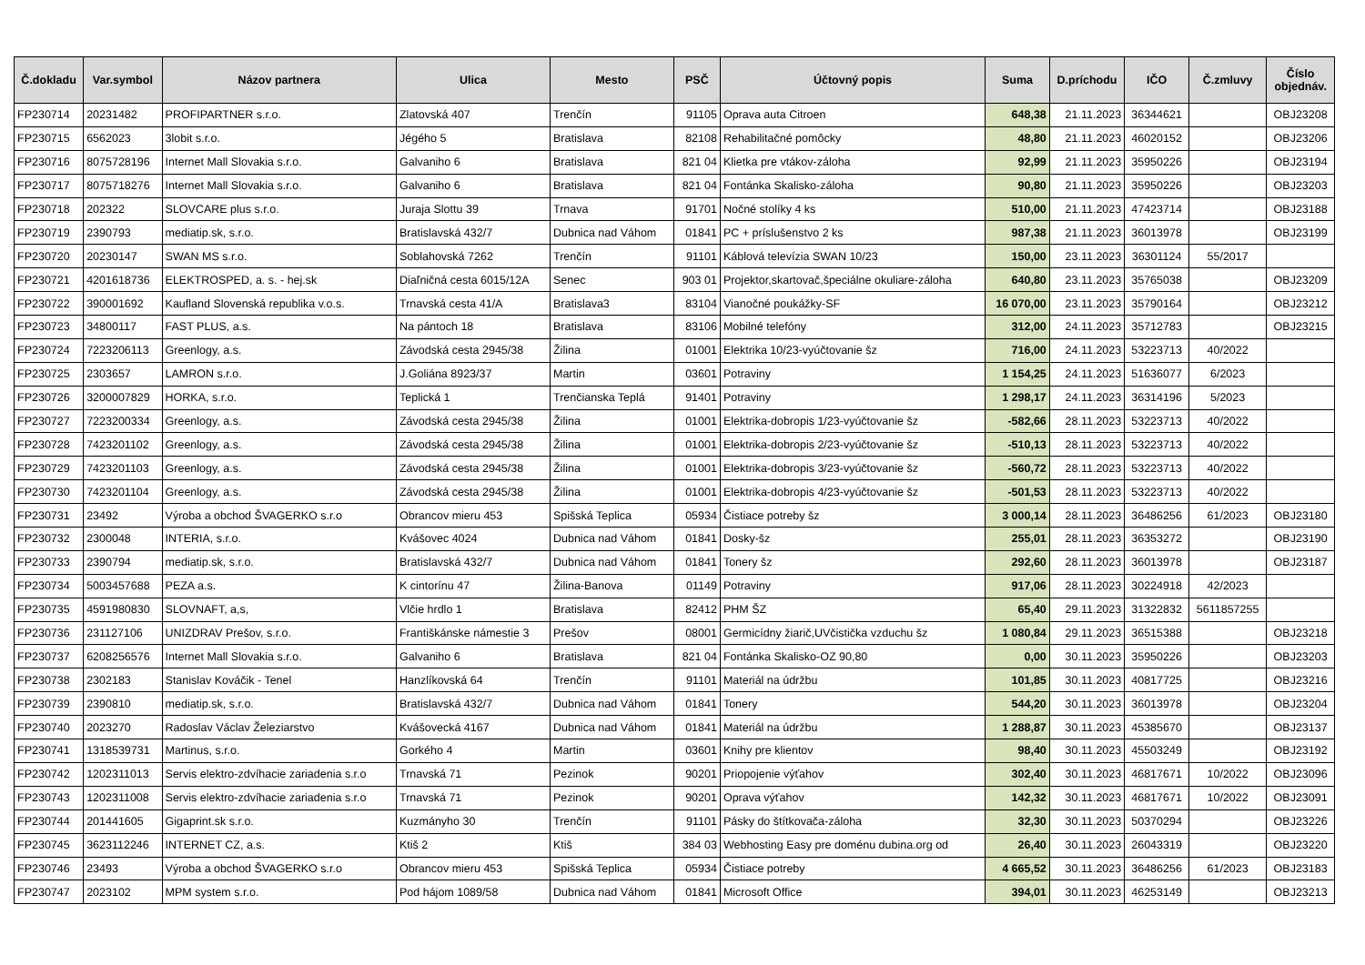| Č.dokladu | Var.symbol | Názov partnera | Ulica | Mesto | PSČ | Účtovný popis | Suma | D.príchodu | IČO | Č.zmluvy | Číslo objednáv. |
| --- | --- | --- | --- | --- | --- | --- | --- | --- | --- | --- | --- |
| FP230714 | 20231482 | PROFIPARTNER s.r.o. | Zlatovská 407 | Trenčín | 91105 | Oprava auta Citroen | 648,38 | 21.11.2023 | 36344621 | | OBJ23208 |
| FP230715 | 6562023 | 3lobit s.r.o. | Jégého 5 | Bratislava | 82108 | Rehabilitačné pomôcky | 48,80 | 21.11.2023 | 46020152 | | OBJ23206 |
| FP230716 | 8075728196 | Internet Mall Slovakia s.r.o. | Galvaniho 6 | Bratislava | 821 04 | Klietka pre vtákov-záloha | 92,99 | 21.11.2023 | 35950226 | | OBJ23194 |
| FP230717 | 8075718276 | Internet Mall Slovakia s.r.o. | Galvaniho 6 | Bratislava | 821 04 | Fontánka Skalisko-záloha | 90,80 | 21.11.2023 | 35950226 | | OBJ23203 |
| FP230718 | 202322 | SLOVCARE plus s.r.o. | Juraja Slottu 39 | Trnava | 91701 | Nočné stolíky 4 ks | 510,00 | 21.11.2023 | 47423714 | | OBJ23188 |
| FP230719 | 2390793 | mediatip.sk, s.r.o. | Bratislavská 432/7 | Dubnica nad Váhom | 01841 | PC + príslušenstvo 2 ks | 987,38 | 21.11.2023 | 36013978 | | OBJ23199 |
| FP230720 | 20230147 | SWAN MS s.r.o. | Soblahovská 7262 | Trenčín | 91101 | Káblová televízia SWAN 10/23 | 150,00 | 23.11.2023 | 36301124 | 55/2017 | |
| FP230721 | 4201618736 | ELEKTROSPED, a. s. - hej.sk | Diaľničná cesta 6015/12A | Senec | 903 01 | Projektor,skartovač,špeciálne okuliare-záloha | 640,80 | 23.11.2023 | 35765038 | | OBJ23209 |
| FP230722 | 390001692 | Kaufland Slovenská republika v.o.s. | Trnavská cesta 41/A | Bratislava3 | 83104 | Vianočné poukážky-SF | 16 070,00 | 23.11.2023 | 35790164 | | OBJ23212 |
| FP230723 | 34800117 | FAST PLUS, a.s. | Na pántoch 18 | Bratislava | 83106 | Mobilné telefóny | 312,00 | 24.11.2023 | 35712783 | | OBJ23215 |
| FP230724 | 7223206113 | Greenlogy, a.s. | Závodská cesta 2945/38 | Žilina | 01001 | Elektrika 10/23-vyúčtovanie šz | 716,00 | 24.11.2023 | 53223713 | 40/2022 | |
| FP230725 | 2303657 | LAMRON s.r.o. | J.Goliána 8923/37 | Martin | 03601 | Potraviny | 1 154,25 | 24.11.2023 | 51636077 | 6/2023 | |
| FP230726 | 3200007829 | HORKA, s.r.o. | Teplická 1 | Trenčianska Teplá | 91401 | Potraviny | 1 298,17 | 24.11.2023 | 36314196 | 5/2023 | |
| FP230727 | 7223200334 | Greenlogy, a.s. | Závodská cesta 2945/38 | Žilina | 01001 | Elektrika-dobropis 1/23-vyúčtovanie šz | -582,66 | 28.11.2023 | 53223713 | 40/2022 | |
| FP230728 | 7423201102 | Greenlogy, a.s. | Závodská cesta 2945/38 | Žilina | 01001 | Elektrika-dobropis 2/23-vyúčtovanie šz | -510,13 | 28.11.2023 | 53223713 | 40/2022 | |
| FP230729 | 7423201103 | Greenlogy, a.s. | Závodská cesta 2945/38 | Žilina | 01001 | Elektrika-dobropis 3/23-vyúčtovanie šz | -560,72 | 28.11.2023 | 53223713 | 40/2022 | |
| FP230730 | 7423201104 | Greenlogy, a.s. | Závodská cesta 2945/38 | Žilina | 01001 | Elektrika-dobropis 4/23-vyúčtovanie šz | -501,53 | 28.11.2023 | 53223713 | 40/2022 | |
| FP230731 | 23492 | Výroba a obchod ŠVAGERKO s.r.o | Obrancov mieru 453 | Spišská Teplica | 05934 | Čistiace potreby šz | 3 000,14 | 28.11.2023 | 36486256 | 61/2023 | OBJ23180 |
| FP230732 | 2300048 | INTERIA, s.r.o. | Kvášovec 4024 | Dubnica nad Váhom | 01841 | Dosky-šz | 255,01 | 28.11.2023 | 36353272 | | OBJ23190 |
| FP230733 | 2390794 | mediatip.sk, s.r.o. | Bratislavská 432/7 | Dubnica nad Váhom | 01841 | Tonery šz | 292,60 | 28.11.2023 | 36013978 | | OBJ23187 |
| FP230734 | 5003457688 | PEZA a.s. | K cintorínu 47 | Žilina-Banova | 01149 | Potraviny | 917,06 | 28.11.2023 | 30224918 | 42/2023 | |
| FP230735 | 4591980830 | SLOVNAFT, a,s, | Vlčie hrdlo 1 | Bratislava | 82412 | PHM ŠZ | 65,40 | 29.11.2023 | 31322832 | 5611857255 | |
| FP230736 | 231127106 | UNIZDRAV Prešov, s.r.o. | Františkánske námestie 3 | Prešov | 08001 | Germicídny žiarič,UVčistička vzduchu šz | 1 080,84 | 29.11.2023 | 36515388 | | OBJ23218 |
| FP230737 | 6208256576 | Internet Mall Slovakia s.r.o. | Galvaniho 6 | Bratislava | 821 04 | Fontánka Skalisko-OZ 90,80 | 0,00 | 30.11.2023 | 35950226 | | OBJ23203 |
| FP230738 | 2302183 | Stanislav Kováčik - Tenel | Hanzlíkovská 64 | Trenčín | 91101 | Materiál na údržbu | 101,85 | 30.11.2023 | 40817725 | | OBJ23216 |
| FP230739 | 2390810 | mediatip.sk, s.r.o. | Bratislavská 432/7 | Dubnica nad Váhom | 01841 | Tonery | 544,20 | 30.11.2023 | 36013978 | | OBJ23204 |
| FP230740 | 2023270 | Radoslav Václav Železiarstvo | Kvášovecká 4167 | Dubnica nad Váhom | 01841 | Materiál na údržbu | 1 288,87 | 30.11.2023 | 45385670 | | OBJ23137 |
| FP230741 | 1318539731 | Martinus, s.r.o. | Gorkého 4 | Martin | 03601 | Knihy pre klientov | 98,40 | 30.11.2023 | 45503249 | | OBJ23192 |
| FP230742 | 1202311013 | Servis elektro-zdvíhacie zariadenia s.r.o | Trnavská 71 | Pezinok | 90201 | Priopojenie výťahov | 302,40 | 30.11.2023 | 46817671 | 10/2022 | OBJ23096 |
| FP230743 | 1202311008 | Servis elektro-zdvíhacie zariadenia s.r.o | Trnavská 71 | Pezinok | 90201 | Oprava výťahov | 142,32 | 30.11.2023 | 46817671 | 10/2022 | OBJ23091 |
| FP230744 | 201441605 | Gigaprint.sk s.r.o. | Kuzmányho 30 | Trenčín | 91101 | Pásky do štítkovača-záloha | 32,30 | 30.11.2023 | 50370294 | | OBJ23226 |
| FP230745 | 3623112246 | INTERNET CZ, a.s. | Ktiš 2 | Ktiš | 384 03 | Webhosting Easy pre doménu dubina.org od | 26,40 | 30.11.2023 | 26043319 | | OBJ23220 |
| FP230746 | 23493 | Výroba a obchod ŠVAGERKO s.r.o | Obrancov mieru 453 | Spišská Teplica | 05934 | Čistiace potreby | 4 665,52 | 30.11.2023 | 36486256 | 61/2023 | OBJ23183 |
| FP230747 | 2023102 | MPM system s.r.o. | Pod hájom 1089/58 | Dubnica nad Váhom | 01841 | Microsoft Office | 394,01 | 30.11.2023 | 46253149 | | OBJ23213 |